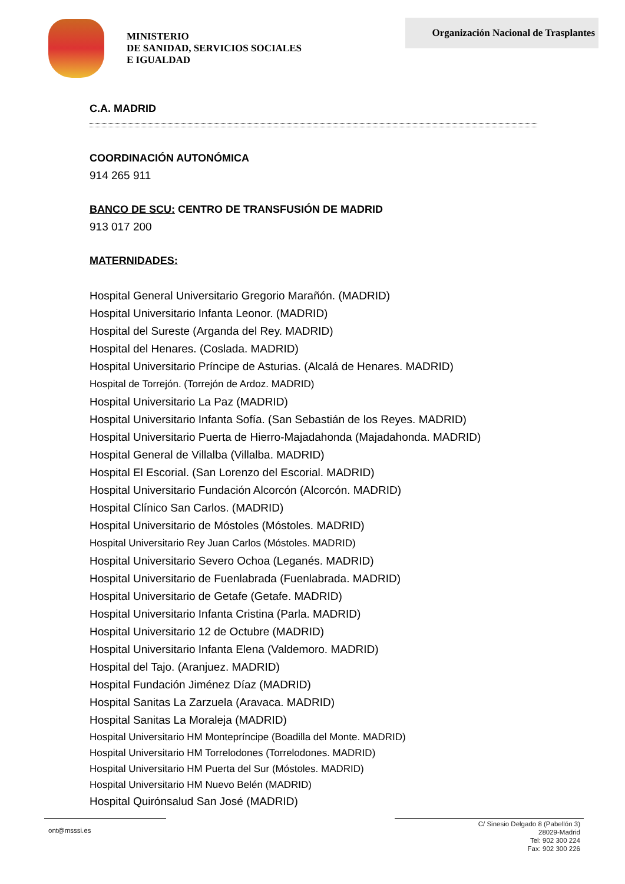MINISTERIO
DE SANIDAD, SERVICIOS SOCIALES
E IGUALDAD
Organización Nacional de Trasplantes
C.A. MADRID
COORDINACIÓN AUTONÓMICA
914 265 911
BANCO DE SCU: CENTRO DE TRANSFUSIÓN DE MADRID
913 017 200
MATERNIDADES:
Hospital General Universitario Gregorio Marañón. (MADRID)
Hospital Universitario Infanta Leonor. (MADRID)
Hospital del Sureste (Arganda del Rey. MADRID)
Hospital del Henares. (Coslada. MADRID)
Hospital Universitario Príncipe de Asturias. (Alcalá de Henares. MADRID)
Hospital de Torrejón. (Torrejón de Ardoz. MADRID)
Hospital Universitario La Paz (MADRID)
Hospital Universitario Infanta Sofía. (San Sebastián de los Reyes. MADRID)
Hospital Universitario Puerta de Hierro-Majadahonda (Majadahonda. MADRID)
Hospital General de Villalba (Villalba. MADRID)
Hospital El Escorial. (San Lorenzo del Escorial. MADRID)
Hospital Universitario Fundación Alcorcón (Alcorcón. MADRID)
Hospital Clínico San Carlos. (MADRID)
Hospital Universitario de Móstoles (Móstoles. MADRID)
Hospital Universitario Rey Juan Carlos (Móstoles. MADRID)
Hospital Universitario Severo Ochoa (Leganés. MADRID)
Hospital Universitario de Fuenlabrada (Fuenlabrada. MADRID)
Hospital Universitario de Getafe (Getafe. MADRID)
Hospital Universitario Infanta Cristina (Parla. MADRID)
Hospital Universitario 12 de Octubre (MADRID)
Hospital Universitario Infanta Elena (Valdemoro. MADRID)
Hospital del Tajo. (Aranjuez. MADRID)
Hospital Fundación Jiménez Díaz (MADRID)
Hospital Sanitas La Zarzuela (Aravaca. MADRID)
Hospital Sanitas La Moraleja (MADRID)
Hospital Universitario HM Montepríncipe (Boadilla del Monte. MADRID)
Hospital Universitario HM Torrelodones (Torrelodones. MADRID)
Hospital Universitario HM Puerta del Sur (Móstoles. MADRID)
Hospital Universitario HM Nuevo Belén (MADRID)
Hospital Quirónsalud San José (MADRID)
ont@msssi.es
C/ Sinesio Delgado 8 (Pabellón 3)
28029-Madrid
Tel: 902 300 224
Fax: 902 300 226